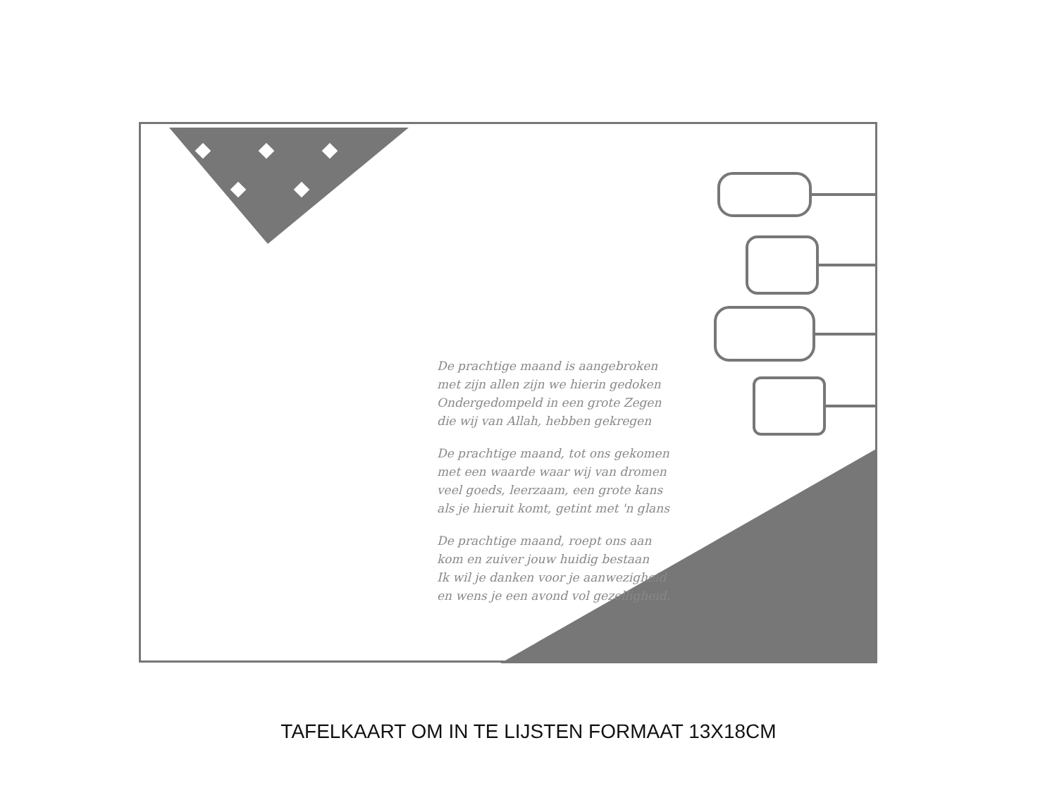De prachtige maand is aangebroken
met zijn allen zijn we hierin gedoken
Ondergedompeld in een grote Zegen
die wij van Allah, hebben gekregen
De prachtige maand, tot ons gekomen
met een waarde waar wij van dromen
veel goeds, leerzaam, een grote kans
als je hieruit komt, getint met 'n glans
De prachtige maand, roept ons aan
kom en zuiver jouw huidig bestaan
Ik wil je danken voor je aanwezigheid
en wens je een avond vol gezelligheid.
TAFELKAART OM IN TE LIJSTEN FORMAAT 13X18CM